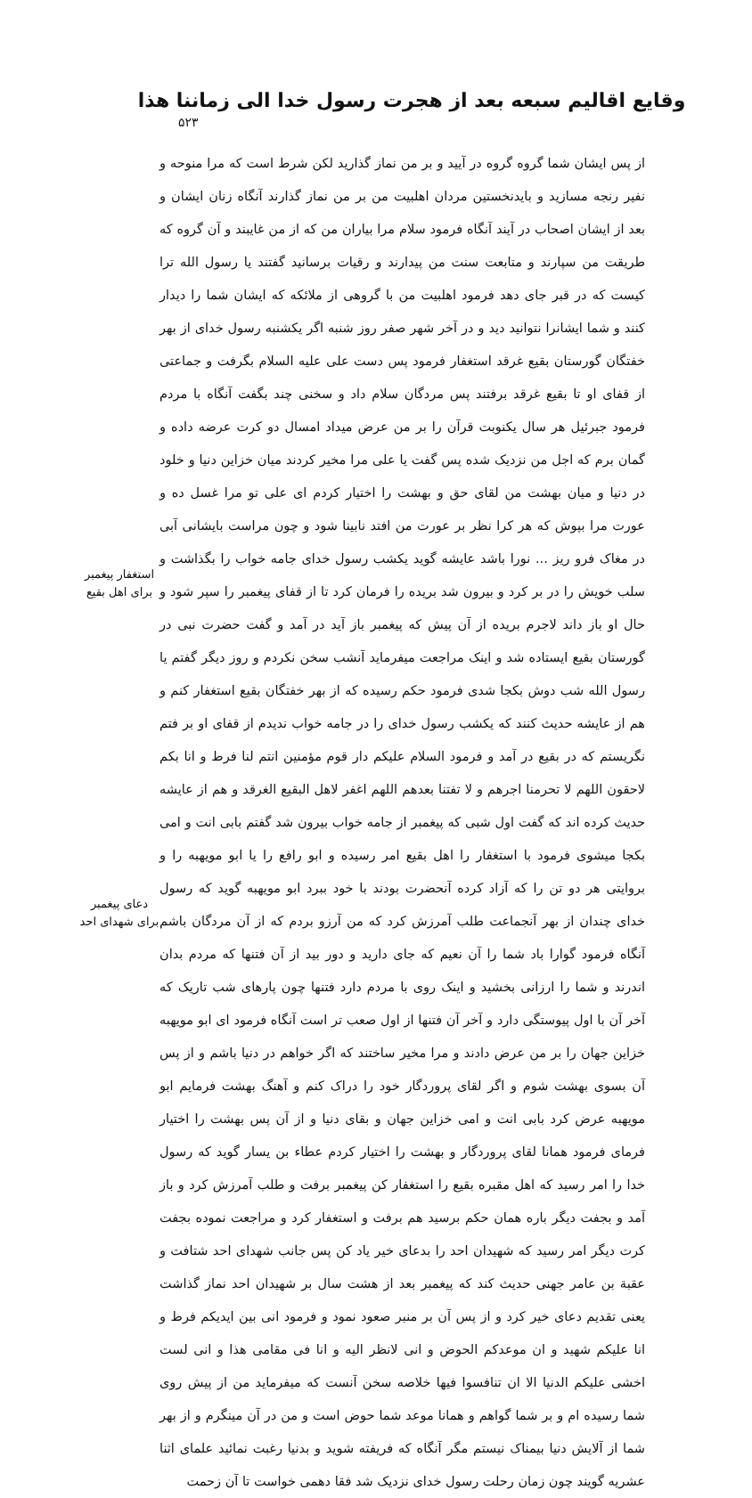وقایع اقالیم سبعه بعد از هجرت رسول خدا الی زماننا هذا
۵۲۳
از پس ایشان شما گروه گروه در آیید و بر من نماز گذارید لکن شرط است که مرا منوحه و نفیر رنجه مسازید و بایدنخستین مردان اهلبیت من بر من نماز گذارند آنگاه زنان ایشان و بعد از ایشان اصحاب در آیند آنگاه فرمود سلام مرا بیاران من که از من غایبند و آن گروه که طریقت من سپارند و متابعت سنت من پیدارند و رقیات برسانید گفتند یا رسول الله ترا کیست که در قبر جای دهد فرمود اهلبیت من با گروهی از ملائکه که ایشان شما را دیدار کنند و شما ایشانرا نتوانید دید و در آخر شهر صفر روز شنبه اگر یکشنبه رسول خدای از بهر خفتگان گورستان بقیع غرقد استغفار فرمود پس دست علی علیه السلام بگرفت و جماعتی از قفای او تا بقیع غرقد برفتند پس مردگان سلام داد و سخنی چند بگفت آنگاه با مردم فرمود جبرئیل هر سال یکنوبت قرآن را بر من عرض میداد امسال دو کرت عرضه داده و گمان برم که اجل من نزدیک شده پس گفت یا علی مرا مخیر کردند میان خزاین دنیا و خلود در دنیا و میان بهشت من لقای حق و بهشت را اختیار کردم ای علی تو مرا غسل ده و عورت مرا بپوش که هر کرا نظر بر عورت من افتد نابینا شود و چون مراست بایشانی آبی در مغاک فرو ریز ... نورا باشد عایشه گوید یکشب رسول خدای جامه خواب را بگذاشت و سلب خویش را در بر کرد و بیرون شد بریده را فرمان کرد تا از قفای پیغمبر را سپر شود و حال او باز داند لاجرم بریده از آن پیش که پیغمبر باز آید در آمد و گفت حضرت نبی در گورستان بقیع ایستاده شد و اینک مراجعت میفرماید آنشب سخن نکردم و روز دیگر گفتم یا رسول الله شب دوش بکجا شدی فرمود حکم رسیده که از بهر خفتگان بقیع استغفار کنم و هم از عایشه حدیث کنند که یکشب رسول خدای را در جامه خواب ندیدم از قفای او بر فتم نگریستم که در بقیع در آمد و فرمود السلام علیکم دار قوم مؤمنین انتم لنا فرط و انا بکم لاحقون اللهم لا تحرمنا اجرهم و لا تفتنا بعدهم اللهم اغفر لاهل البقیع الغرقد و هم از عایشه حدیث کرده اند که گفت اول شبی که پیغمبر از جامه خواب بیرون شد گفتم بابی انت و امی بکجا میشوی فرمود با استغفار را اهل بقیع امر رسیده و ابو رافع را یا ابو مویهبه را و بروایتی هر دو تن را که آزاد کرده آنحضرت بودند با خود ببرد ابو مویهبه گوید که رسول خدای چندان از بهر آنجماعت طلب آمرزش کرد که من آرزو بردم که از آن مردگان باشم آنگاه فرمود گوارا باد شما را آن نعیم که جای دارید و دور بید از آن فتنها که مردم بدان اندرند و شما را ارزانی بخشید و اینک روی با مردم دارد فتنها چون پارهای شب تاریک که آخر آن با اول پیوستگی دارد و آخر آن فتنها از اول صعب تر است آنگاه فرمود ای ابو مویهبه خزاین جهان را بر من عرض دادند و مرا مخیر ساختند که اگر خواهم در دنیا باشم و از پس آن بسوی بهشت شوم و اگر لقای پروردگار خود را دراک کنم و آهنگ بهشت فرمایم ابو مویهبه عرض کرد بابی انت و امی خزاین جهان و بقای دنیا و از آن پس بهشت را اختیار فرمای فرمود همانا لقای پروردگار و بهشت را اختیار کردم عطاء بن یسار گوید که رسول خدا را امر رسید که اهل مقبره بقیع را استغفار کن پیغمبر برفت و طلب آمرزش کرد و باز آمد و بجفت دیگر باره همان حکم برسید هم برفت و استغفار کرد و مراجعت نموده بجفت کرت دیگر امر رسید که شهیدان احد را بدعای خیر یاد کن پس جانب شهدای احد شتافت و عقبة بن عامر جهنی حدیث کند که پیغمبر بعد از هشت سال بر شهیدان احد نماز گذاشت یعنی تقدیم دعای خیر کرد و از پس آن بر منبر صعود نمود و فرمود انی بین ایدیکم فرط و انا علیکم شهید و ان موعدکم الحوض و انی لانظر الیه و انا فی مقامی هذا و انی لست اخشی علیکم الدنیا الا ان تنافسوا فیها خلاصه سخن آنست که میفرماید من از پیش روی شما رسیده ام و بر شما گواهم و همانا موعد شما حوض است و من در آن مینگرم و از بهر شما از آلایش دنیا بیمناک نیستم مگر آنگاه که فریفته شوید و بدنیا رغبت نمائید علمای اثنا عشریه گویند چون زمان رحلت رسول خدای نزدیک شد فقا دهمی خواست تا آن زحمت
استغفار پیغمبر برای اهل بقیع
دعای پیغمبر برای شهدای احد